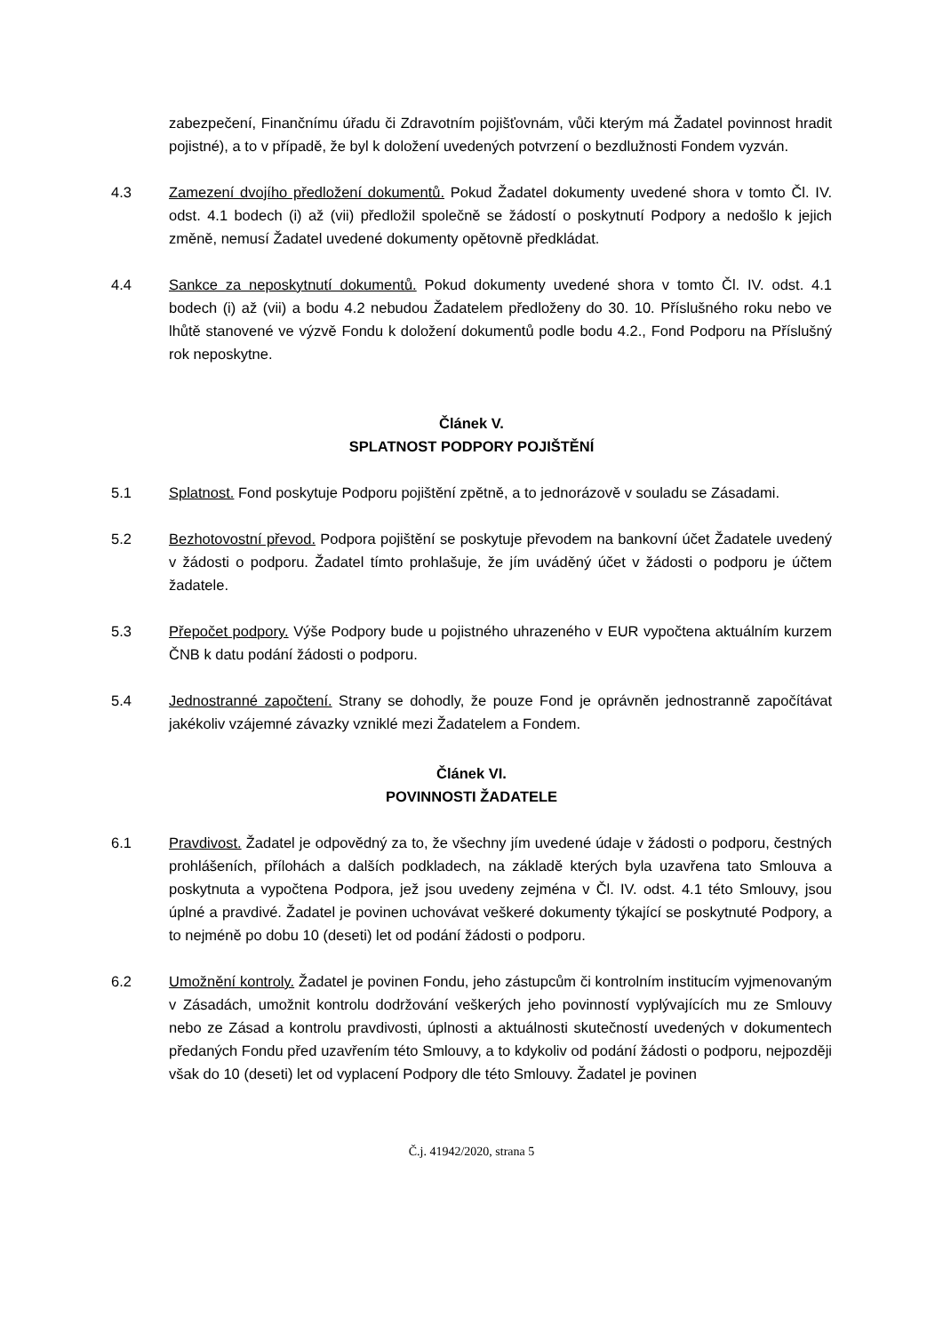zabezpečení, Finančnímu úřadu či Zdravotním pojišťovnám, vůči kterým má Žadatel povinnost hradit pojistné), a to v případě, že byl k doložení uvedených potvrzení o bezdlužnosti Fondem vyzván.
4.3 Zamezení dvojího předložení dokumentů. Pokud Žadatel dokumenty uvedené shora v tomto Čl. IV. odst. 4.1 bodech (i) až (vii) předložil společně se žádostí o poskytnutí Podpory a nedošlo k jejich změně, nemusí Žadatel uvedené dokumenty opětovně předkládat.
4.4 Sankce za neposkytnutí dokumentů. Pokud dokumenty uvedené shora v tomto Čl. IV. odst. 4.1 bodech (i) až (vii) a bodu 4.2 nebudou Žadatelem předloženy do 30. 10. Příslušného roku nebo ve lhůtě stanovené ve výzvě Fondu k doložení dokumentů podle bodu 4.2., Fond Podporu na Příslušný rok neposkytne.
Článek V.
SPLATNOST PODPORY POJIŠTĚNÍ
5.1 Splatnost. Fond poskytuje Podporu pojištění zpětně, a to jednorázově v souladu se Zásadami.
5.2 Bezhotovostní převod. Podpora pojištění se poskytuje převodem na bankovní účet Žadatele uvedený v žádosti o podporu. Žadatel tímto prohlašuje, že jím uváděný účet v žádosti o podporu je účtem žadatele.
5.3 Přepočet podpory. Výše Podpory bude u pojistného uhrazeného v EUR vypočtena aktuálním kurzem ČNB k datu podání žádosti o podporu.
5.4 Jednostranné započtení. Strany se dohodly, že pouze Fond je oprávněn jednostranně započítávat jakékoliv vzájemné závazky vzniklé mezi Žadatelem a Fondem.
Článek VI.
POVINNOSTI ŽADATELE
6.1 Pravdivost. Žadatel je odpovědný za to, že všechny jím uvedené údaje v žádosti o podporu, čestných prohlášeních, přílohách a dalších podkladech, na základě kterých byla uzavřena tato Smlouva a poskytnuta a vypočtena Podpora, jež jsou uvedeny zejména v Čl. IV. odst. 4.1 této Smlouvy, jsou úplné a pravdivé. Žadatel je povinen uchovávat veškeré dokumenty týkající se poskytnuté Podpory, a to nejméně po dobu 10 (deseti) let od podání žádosti o podporu.
6.2 Umožnění kontroly. Žadatel je povinen Fondu, jeho zástupcům či kontrolním institucím vyjmenovaným v Zásadách, umožnit kontrolu dodržování veškerých jeho povinností vyplývajících mu ze Smlouvy nebo ze Zásad a kontrolu pravdivosti, úplnosti a aktuálnosti skutečností uvedených v dokumentech předaných Fondu před uzavřením této Smlouvy, a to kdykoliv od podání žádosti o podporu, nejpozději však do 10 (deseti) let od vyplacení Podpory dle této Smlouvy. Žadatel je povinen
Č.j. 41942/2020, strana 5